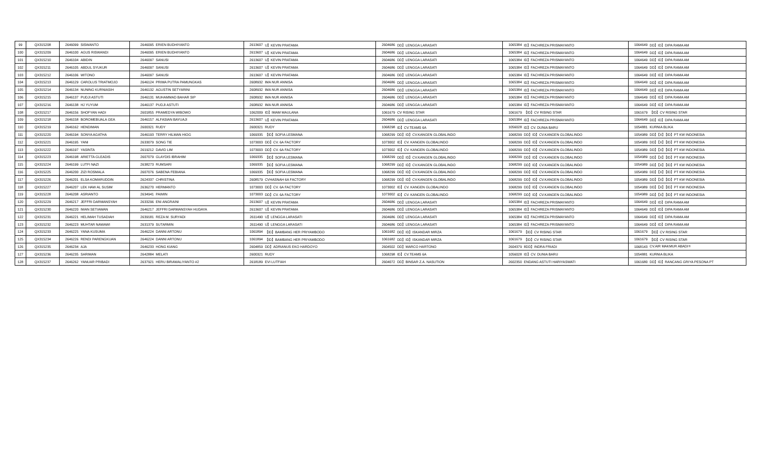| 99 | QX315208 | 2646099 | SISWANTO | 2646095 | ERIEN BUDHIYANTO | 2613607 | U】KEVIN PRATAMA | 2604686 | DD】LENGGA LARASATI | 1065384 | ID】FACHREZA PRISMAYANTO | 1064649 | DD】ID】DIPA RAMA AM |
| 100 | QX315209 | 2646100 | AGUS RISWANDI | 2646095 | ERIEN BUDHIYANTO | 2613607 | U】KEVIN PRATAMA | 2604686 | DD】LENGGA LARASATI | 1065384 | ID】FACHREZA PRISMAYANTO | 1064649 | DD】ID】DIPA RAMA AM |
| 101 | QX315210 | 2646104 | ABIDIN | 2646097 | SANUSI | 2613607 | U】KEVIN PRATAMA | 2604686 | DD】LENGGA LARASATI | 1065384 | ID】FACHREZA PRISMAYANTO | 1064649 | DD】ID】DIPA RAMA AM |
| 102 | QX315211 | 2646105 | ABDUL SYUKUR | 2646097 | SANUSI | 2613607 | U】KEVIN PRATAMA | 2604686 | DD】LENGGA LARASATI | 1065384 | ID】FACHREZA PRISMAYANTO | 1064649 | DD】ID】DIPA RAMA AM |
| 103 | QX315212 | 2646106 | WITONO | 2646097 | SANUSI | 2613607 | U】KEVIN PRATAMA | 2604686 | DD】LENGGA LARASATI | 1065384 | ID】FACHREZA PRISMAYANTO | 1064649 | DD】ID】DIPA RAMA AM |
| 104 | QX315213 | 2646129 | CAROLUS TRIATMOJO | 2646124 | PRIMA PUTRA PAMUNGKAS | 2608932 | IMA NUR ANNISA | 2604686 | DD】LENGGA LARASATI | 1065384 | ID】FACHREZA PRISMAYANTO | 1064649 | DD】ID】DIPA RAMA AM |
| 105 | QX315214 | 2646134 | NUNING KURNIASIH | 2646132 | AGUSTIN SETYARINI | 2608932 | IMA NUR ANNISA | 2604686 | DD】LENGGA LARASATI | 1065384 | ID】FACHREZA PRISMAYANTO | 1064649 | DD】ID】DIPA RAMA AM |
| 106 | QX315215 | 2646137 | PUDJI ASTUTI | 2646131 | MUHAMMAD BAHAR SIP | 2608932 | IMA NUR ANNISA | 2604686 | DD】LENGGA LARASATI | 1065384 | ID】FACHREZA PRISMAYANTO | 1064649 | DD】ID】DIPA RAMA AM |
| 107 | QX315216 | 2646138 | HJ YUYUM | 2646137 | PUDJI ASTUTI | 2608932 | IMA NUR ANNISA | 2604686 | DD】LENGGA LARASATI | 1065384 | ID】FACHREZA PRISMAYANTO | 1064649 | DD】ID】DIPA RAMA AM |
| 108 | QX315217 | 2646156 | SHOFYAN HADI | 2601855 | PRAMEDYA WIBOWO | 1062009 | ID】IMAM MAULANA | 1061679 | CV RISING STAR | 1061679 | 【ID】CV RISING STAR | 1061679 | 【ID】CV RISING STAR |
| 109 | QX315218 | 2646158 | BOROMEBUALA GEA | 2646157 | ALFASIAN BAYUAJI | 2613607 | U】KEVIN PRATAMA | 2604686 | DD】LENGGA LARASATI | 1065384 | ID】FACHREZA PRISMAYANTO | 1064649 | DD】ID】DIPA RAMA AM |
| 110 | QX315219 | 2646162 | HENDIMAN | 2600321 | RUDY | 2600321 | RUDY | 1068298 | ID】CV.TEAMS 6A | 1056028 | ID】CV. DUNIA BARU | 1054881 | KURNIA BLIKA |
| 111 | QX315220 | 2646194 | SONYA AGATHA | 2646193 | TERRY HILMAN HIOG | 1069335 | 【ID】SOFIA LESMANA | 1068299 | DD】ID】CV.KANGEN GLOBALINDO | 1068299 | DD】ID】CV.KANGEN GLOBALINDO | 1054989 | DD】【X】【ID】PT KW INDONESIA |
| 112 | QX315221 | 2646195 | YANI | 2633079 | SONG TIE | 1073003 | DD】CV. 6A FACTORY | 1073002 | ID】CV. KANGEN GLOBALINDO | 1068299 | DD】ID】CV.KANGEN GLOBALINDO | 1054989 | DD】【X】【ID】PT KW INDONESIA |
| 113 | QX315222 | 2646197 | YASINTA | 2619212 | DAVID LIM | 1073003 | DD】CV. 6A FACTORY | 1073002 | ID】CV. KANGEN GLOBALINDO | 1068299 | DD】ID】CV.KANGEN GLOBALINDO | 1054989 | DD】【X】【ID】PT KW INDONESIA |
| 114 | QX315223 | 2646198 | ARIETTA GLEADIS | 2607079 | GLAYDIS IBRAHIM | 1069335 | 【ID】SOFIA LESMANA | 1068299 | DD】ID】CV.KANGEN GLOBALINDO | 1068299 | DD】ID】CV.KANGEN GLOBALINDO | 1054989 | DD】【X】【ID】PT KW INDONESIA |
| 115 | QX315224 | 2646199 | LUTFI NAZI | 2638273 | RUMSARI | 1069335 | 【ID】SOFIA LESMANA | 1068299 | DD】ID】CV.KANGEN GLOBALINDO | 1068299 | DD】ID】CV.KANGEN GLOBALINDO | 1054989 | DD】【X】【ID】PT KW INDONESIA |
| 116 | QX315225 | 2646200 | ZIZI ROSMALA | 2607076 | SABENA FEBIANA | 1069335 | 【ID】SOFIA LESMANA | 1068299 | DD】ID】CV.KANGEN GLOBALINDO | 1068299 | DD】ID】CV.KANGEN GLOBALINDO | 1054989 | DD】【X】【ID】PT KW INDONESIA |
| 117 | QX315226 | 2646201 | ELSA KOMARUDDIN | 2624337 | CHRISTINA | 2608579 | CVHASNAH 6A FACTORY | 1068299 | DD】ID】CV.KANGEN GLOBALINDO | 1068299 | DD】ID】CV.KANGEN GLOBALINDO | 1054989 | DD】【X】【ID】PT KW INDONESIA |
| 118 | QX315227 | 2646207 | LEK HAW AL SUSIM | 2636270 | HERMANTO | 1073003 | DD】CV. 6A FACTORY | 1073002 | ID】CV. KANGEN GLOBALINDO | 1068299 | DD】ID】CV.KANGEN GLOBALINDO | 1054989 | DD】【X】【ID】PT KW INDONESIA |
| 119 | QX315228 | 2646208 | ASRIANTO | 2634941 | PAIMIN | 1073003 | DD】CV. 6A FACTORY | 1073002 | ID】CV. KANGEN GLOBALINDO | 1068299 | DD】ID】CV.KANGEN GLOBALINDO | 1054989 | DD】【X】【ID】PT KW INDONESIA |
| 120 | QX315229 | 2646217 | JEFFRI DARMANSYAH | 2633296 | ENI ANGRAINI | 2613607 | U】KEVIN PRATAMA | 2604686 | DD】LENGGA LARASATI | 1065384 | ID】FACHREZA PRISMAYANTO | 1064649 | DD】ID】DIPA RAMA AM |
| 121 | QX315230 | 2646220 | IWAN SETIAWAN | 2646217 | JEFFRI DARMANSYAH HUDAYA | 2613607 | U】KEVIN PRATAMA | 2604686 | DD】LENGGA LARASATI | 1065384 | ID】FACHREZA PRISMAYANTO | 1064649 | DD】ID】DIPA RAMA AM |
| 122 | QX315231 | 2646221 | HELIMAH TUSADIAH | 2639181 | REZA M. SURYADI | 2611490 | U】LENGGA LARASATI | 2604686 | DD】LENGGA LARASATI | 1065384 | ID】FACHREZA PRISMAYANTO | 1064649 | DD】ID】DIPA RAMA AM |
| 123 | QX315232 | 2646223 | MUHTAR NAWAWI | 2631379 | SUTARMIN | 2611490 | U】LENGGA LARASATI | 2604686 | DD】LENGGA LARASATI | 1065384 | ID】FACHREZA PRISMAYANTO | 1064649 | DD】ID】DIPA RAMA AM |
| 124 | QX315233 | 2646225 | YANA KUSUMA | 2646224 | DANNI ARTONU | 1061894 | 【ID】BAMBANG HER PRIYAMBODO | 1061682 | DD】ID】ISKANDAR MIRZA | 1061679 | 【ID】CV RISING STAR | 1061679 | 【ID】CV RISING STAR |
| 125 | QX315234 | 2646226 | RENDI PARENGKUAN | 2646224 | DANNI ARTONU | 1061894 | 【ID】BAMBANG HER PRIYAMBODO | 1061682 | DD】ID】ISKANDAR MIRZA | 1061679 | 【ID】CV RISING STAR | 1061679 | 【ID】CV RISING STAR |
| 126 | QX315235 | 2646234 | AJA | 2646233 | HONG KIANG | 2604859 | DD】ADRIANUS EKO HARDOYO | 2604502 | DD】MARCO HARTONO | 2604379 | 8DD】INDRA FRIADI | 1068143 | CV.AIR MAKMUR ABADI① |
| 127 | QX315236 | 2646235 | SARIMAN | 2642884 | MELATI | 2600321 | RUDY | 1068298 | ID】CV.TEAMS 6A | 1056028 | ID】CV. DUNIA BARU | 1054881 | KURNIA BLIKA |
| 128 | QX315237 | 2646262 | YANUAR PRIBADI | 2637921 | HERU BIRAWALIYANTO #2 | 2618189 | EVI LUTFIAH | 2604072 | DD】BINSAR Z.A. NASUTION | 2602350 | ENDANG ASTUTI HARIYASWATI | 1061680 | DD】ID】RANCANG GRIYA PESONA PT |